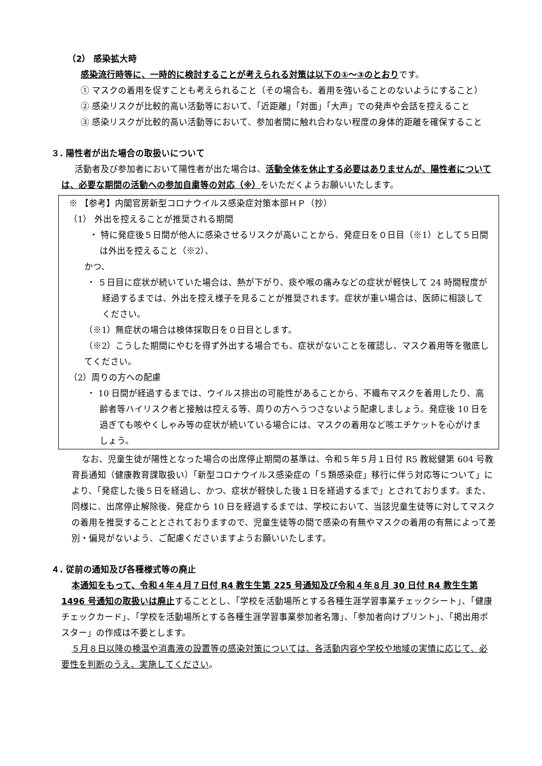（2） 感染拡大時
感染流行時等に、一時的に検討することが考えられる対策は以下の①～③のとおりです。
① マスクの着用を促すことも考えられること（その場合も、着用を強いることのないようにすること）
② 感染リスクが比較的高い活動等において、「近距離」「対面」「大声」での発声や会話を控えること
③ 感染リスクが比較的高い活動等において、参加者間に触れ合わない程度の身体的距離を確保すること
３. 陽性者が出た場合の取扱いについて
活動者及び参加者において陽性者が出た場合は、活動全体を休止する必要はありませんが、陽性者については、必要な期間の活動への参加自粛等の対応（※）をいただくようお願いいたします。
※ 【参考】内閣官房新型コロナウイルス感染症対策本部ＨＰ（抄）
（1） 外出を控えることが推奨される期間
・ 特に発症後５日間が他人に感染させるリスクが高いことから、発症日を０日目（※1）として５日間は外出を控えること（※2）、
かつ、
・ ５日目に症状が続いていた場合は、熱が下がり、痰や喉の痛みなどの症状が軽快して 24 時間程度が経過するまでは、外出を控え様子を見ることが推奨されます。症状が重い場合は、医師に相談してください。
（※1）無症状の場合は検体採取日を０日目とします。
（※2）こうした期間にやむを得ず外出する場合でも、症状がないことを確認し、マスク着用等を徹底してください。
（2）周りの方への配慮
・ 10 日間が経過するまでは、ウイルス排出の可能性があることから、不織布マスクを着用したり、高齢者等ハイリスク者と接触は控える等、周りの方へうつさないよう配慮しましょう。発症後 10 日を過ぎても咳やくしゃみ等の症状が続いている場合には、マスクの着用など咳エチケットを心がけましょう。
なお、児童生徒が陽性となった場合の出席停止期間の基準は、令和５年５月１日付 R5 教総健第 604 号教育長通知（健康教育課取扱い）「新型コロナウイルス感染症の「５類感染症」移行に伴う対応等について」により、「発症した後５日を経過し、かつ、症状が軽快した後１日を経過するまで」とされております。また、同様に、出席停止解除後、発症から 10 日を経過するまでは、学校において、当該児童生徒等に対してマスクの着用を推奨することとされておりますので、児童生徒等の間で感染の有無やマスクの着用の有無によって差別・偏見がないよう、ご配慮くださいますようお願いいたします。
４. 従前の通知及び各種様式等の廃止
本通知をもって、令和４年４月７日付 R4 教生生第 225 号通知及び令和４年８月 30 日付 R4 教生生第 1496 号通知の取扱いは廃止することとし、「学校を活動場所とする各種生涯学習事業チェックシート」、「健康チェックカード」、「学校を活動場所とする各種生涯学習事業参加者名簿」、「参加者向けプリント」、「掲出用ポスター」の作成は不要とします。
５月８日以降の検温や消毒液の設置等の感染対策については、各活動内容や学校や地域の実情に応じて、必要性を判断のうえ、実施してください。